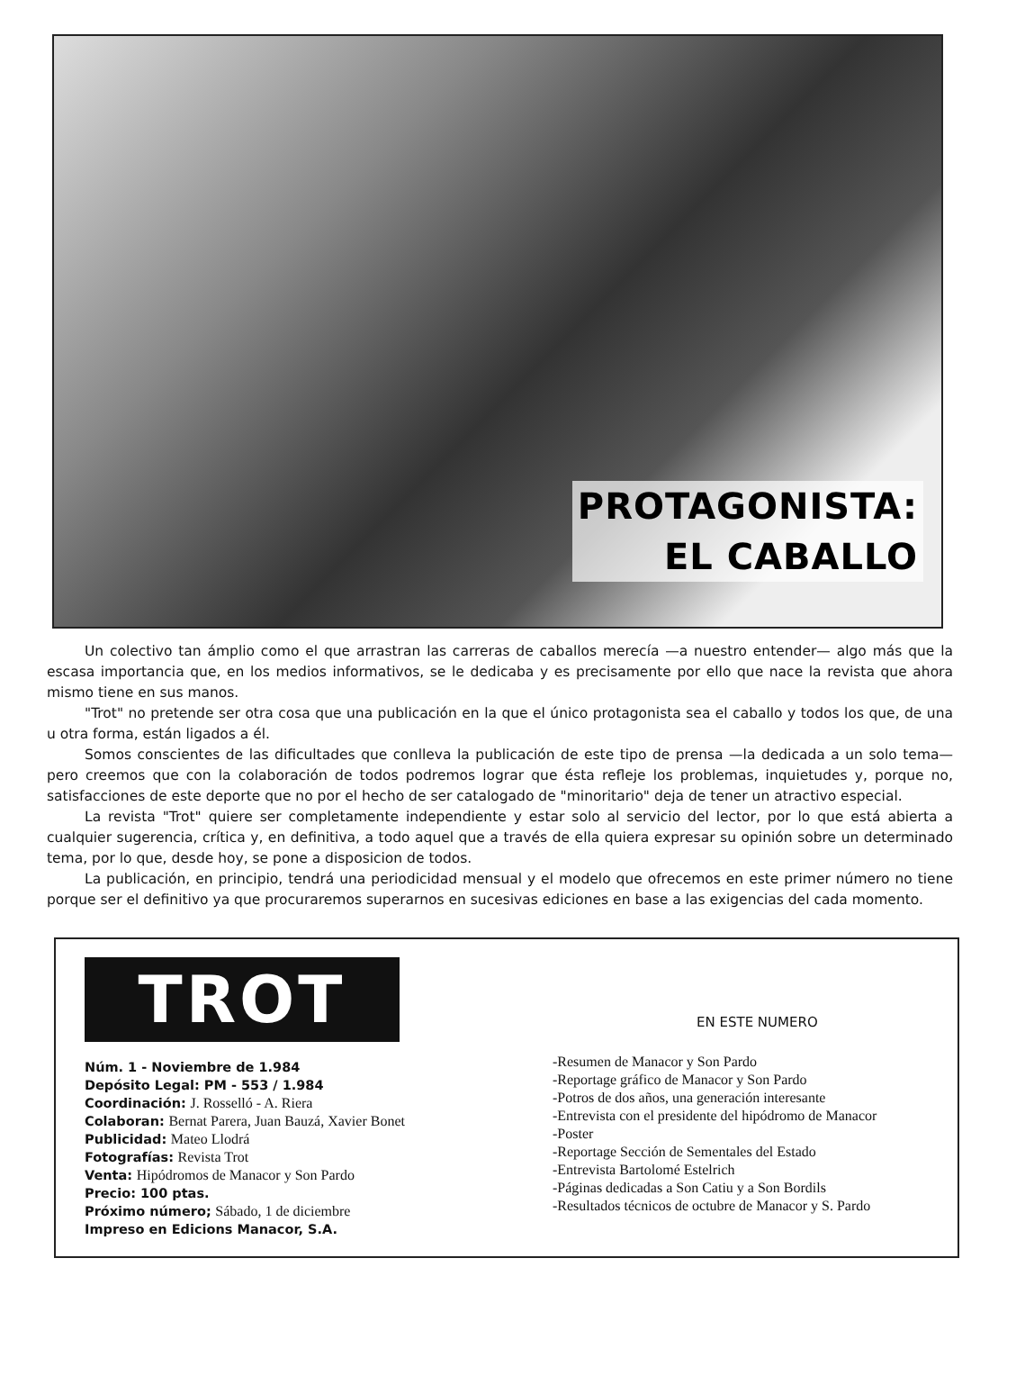PROTAGONISTA:
EL CABALLO
Un colectivo tan ámplio como el que arrastran las carreras de caballos merecía —a nuestro entender— algo más que la escasa importancia que, en los medios informativos, se le dedicaba y es precisamente por ello que nace la revista que ahora mismo tiene en sus manos.
"Trot" no pretende ser otra cosa que una publicación en la que el único protagonista sea el caballo y todos los que, de una u otra forma, están ligados a él.
Somos conscientes de las dificultades que conlleva la publicación de este tipo de prensa —la dedicada a un solo tema— pero creemos que con la colaboración de todos podremos lograr que ésta refleje los problemas, inquietudes y, porque no, satisfacciones de este deporte que no por el hecho de ser catalogado de "minoritario" deja de tener un atractivo especial.
La revista "Trot" quiere ser completamente independiente y estar solo al servicio del lector, por lo que está abierta a cualquier sugerencia, crítica y, en definitiva, a todo aquel que a través de ella quiera expresar su opinión sobre un determinado tema, por lo que, desde hoy, se pone a disposicion de todos.
La publicación, en principio, tendrá una periodicidad mensual y el modelo que ofrecemos en este primer número no tiene porque ser el definitivo ya que procuraremos superarnos en sucesivas ediciones en base a las exigencias del cada momento.
TROT
Núm. 1 - Noviembre de 1.984
Depósito Legal: PM - 553 / 1.984
Coordinación: J. Rosselló - A. Riera
Colaboran: Bernat Parera, Juan Bauzá, Xavier Bonet
Publicidad: Mateo Llodrá
Fotografías: Revista Trot
Venta: Hipódromos de Manacor y Son Pardo
Precio: 100 ptas.
Próximo número; Sábado, 1 de diciembre
Impreso en Edicions Manacor, S.A.
EN ESTE NUMERO
-Resumen de Manacor y Son Pardo
-Reportage gráfico de Manacor y Son Pardo
-Potros de dos años, una generación interesante
-Entrevista con el presidente del hipódromo de Manacor
-Poster
-Reportage Sección de Sementales del Estado
-Entrevista Bartolomé Estelrich
-Páginas dedicadas a Son Catiu y a Son Bordils
-Resultados técnicos de octubre de Manacor y S. Pardo